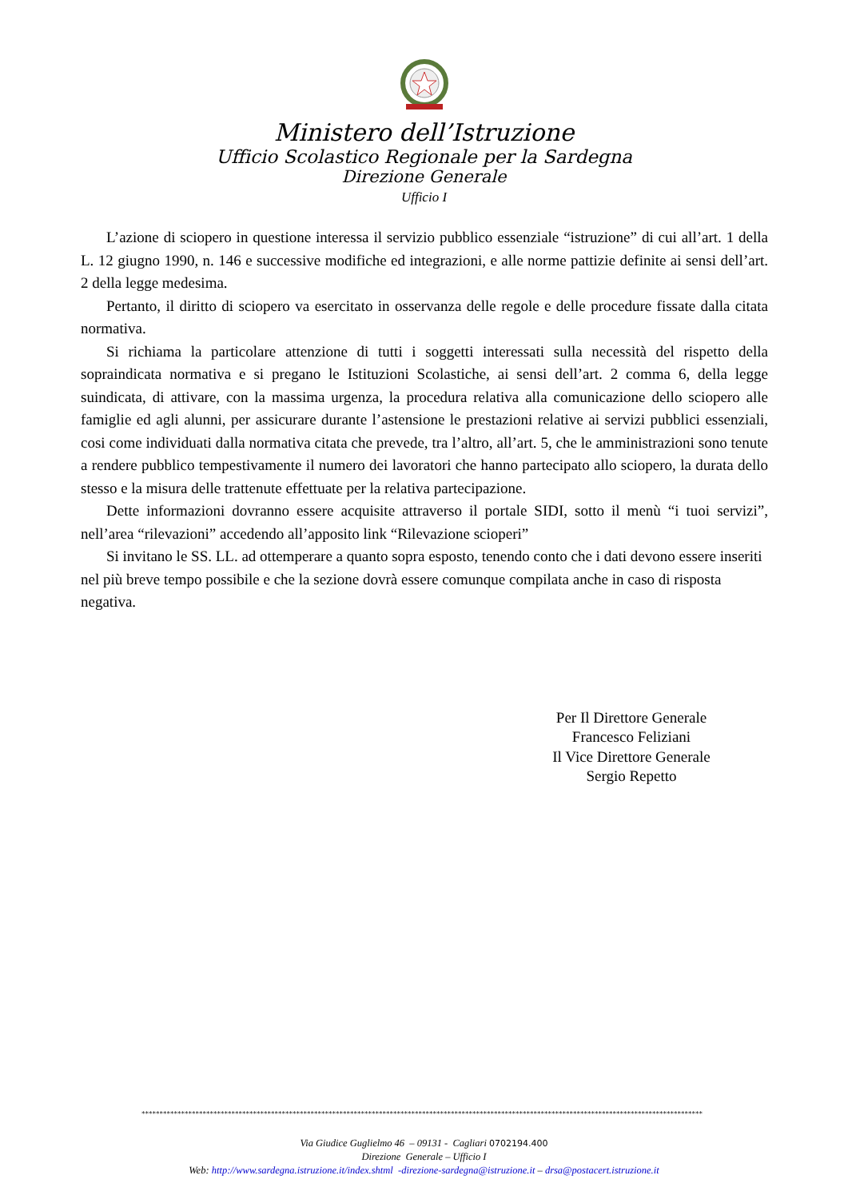Ministero dell’Istruzione
Ufficio Scolastico Regionale per la Sardegna
Direzione Generale
Ufficio I
L’azione di sciopero in questione interessa il servizio pubblico essenziale “istruzione” di cui all’art. 1 della L. 12 giugno 1990, n. 146 e successive modifiche ed integrazioni, e alle norme pattizie definite ai sensi dell’art. 2 della legge medesima.
Pertanto, il diritto di sciopero va esercitato in osservanza delle regole e delle procedure fissate dalla citata normativa.
Si richiama la particolare attenzione di tutti i soggetti interessati sulla necessità del rispetto della sopraindicata normativa e si pregano le Istituzioni Scolastiche, ai sensi dell’art. 2 comma 6, della legge suindicata, di attivare, con la massima urgenza, la procedura relativa alla comunicazione dello sciopero alle famiglie ed agli alunni, per assicurare durante l’astensione le prestazioni relative ai servizi pubblici essenziali, cosi come individuati dalla normativa citata che prevede, tra l’altro, all’art. 5, che le amministrazioni sono tenute a rendere pubblico tempestivamente il numero dei lavoratori che hanno partecipato allo sciopero, la durata dello stesso e la misura delle trattenute effettuate per la relativa partecipazione.
Dette informazioni dovranno essere acquisite attraverso il portale SIDI, sotto il menù “i tuoi servizi”, nell’area “rilevazioni” accedendo all’apposito link “Rilevazione scioperi”
Si invitano le SS. LL. ad ottemperare a quanto sopra esposto, tenendo conto che i dati devono essere inseriti nel più breve tempo possibile e che la sezione dovrà essere comunque compilata anche in caso di risposta negativa.
Per Il Direttore Generale
Francesco Feliziani
Il Vice Direttore Generale
Sergio Repetto
************************************************************************************************************************************************************
Via Giudice Guglielmo 46 – 09131 - Cagliari 0702194.400
Direzione Generale – Ufficio I
Web: http://www.sardegna.istruzione.it/index.shtml -direzione-sardegna@istruzione.it – drsa@postacert.istruzione.it